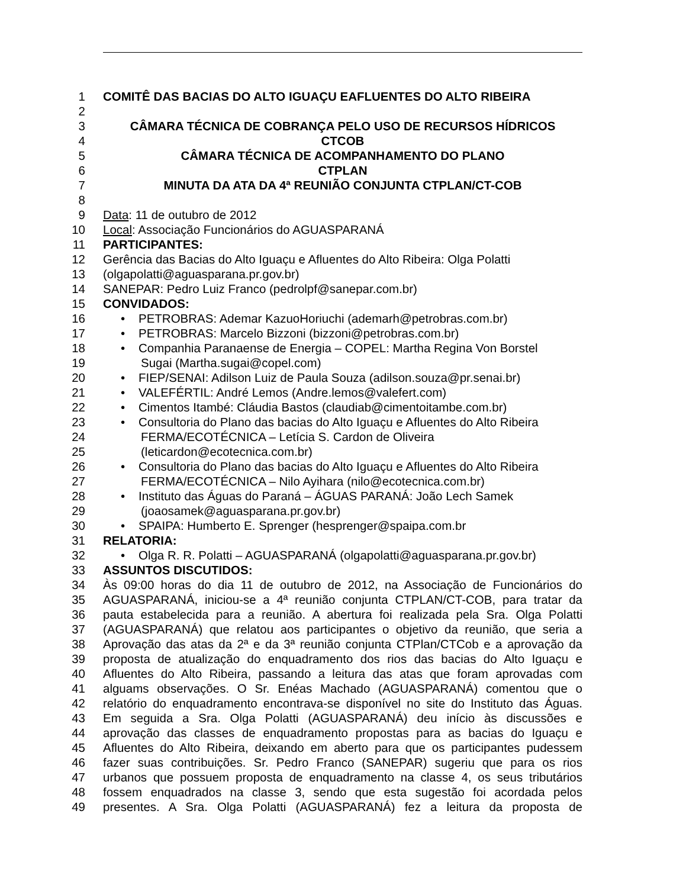1 COMITÊ DAS BACIAS DO ALTO IGUAÇU EAFLUENTES DO ALTO RIBEIRA
2
3 CÂMARA TÉCNICA DE COBRANÇA PELO USO DE RECURSOS HÍDRICOS
4 CTCOB
5 CÂMARA TÉCNICA DE ACOMPANHAMENTO DO PLANO
6 CTPLAN
7 MINUTA DA ATA DA 4ª REUNIÃO CONJUNTA CTPLAN/CT-COB
8
9 Data: 11 de outubro de 2012
10 Local: Associação Funcionários do AGUASPARANÁ
11 PARTICIPANTES:
12 Gerência das Bacias do Alto Iguaçu e Afluentes do Alto Ribeira: Olga Polatti
13 (olgapolatti@aguasparana.pr.gov.br)
14 SANEPAR: Pedro Luiz Franco (pedrolpf@sanepar.com.br)
15 CONVIDADOS:
16 • PETROBRAS: Ademar KazuoHoriuchi (ademarh@petrobras.com.br)
17 • PETROBRAS: Marcelo Bizzoni (bizzoni@petrobras.com.br)
18 • Companhia Paranaense de Energia – COPEL: Martha Regina Von Borstel
19 Sugai (Martha.sugai@copel.com)
20 • FIEP/SENAI: Adilson Luiz de Paula Souza (adilson.souza@pr.senai.br)
21 • VALEFÉRTIL: André Lemos (Andre.lemos@valefert.com)
22 • Cimentos Itambé: Cláudia Bastos (claudiab@cimentoitambe.com.br)
23 • Consultoria do Plano das bacias do Alto Iguaçu e Afluentes do Alto Ribeira
24 FERMA/ECOTÉCNICA – Letícia S. Cardon de Oliveira
25 (leticardon@ecotecnica.com.br)
26 • Consultoria do Plano das bacias do Alto Iguaçu e Afluentes do Alto Ribeira
27 FERMA/ECOTÉCNICA – Nilo Ayihara (nilo@ecotecnica.com.br)
28 • Instituto das Águas do Paraná – ÁGUAS PARANÁ: João Lech Samek
29 (joaosamek@aguasparana.pr.gov.br)
30 • SPAIPA: Humberto E. Sprenger (hesprenger@spaipa.com.br
31 RELATORIA:
32 • Olga R. R. Polatti – AGUASPARANÁ (olgapolatti@aguasparana.pr.gov.br)
33 ASSUNTOS DISCUTIDOS:
34 Às 09:00 horas do dia 11 de outubro de 2012, na Associação de Funcionários do
35 AGUASPARANÁ, iniciou-se a 4ª reunião conjunta CTPLAN/CT-COB, para tratar da
36 pauta estabelecida para a reunião. A abertura foi realizada pela Sra. Olga Polatti
37 (AGUASPARANÁ) que relatou aos participantes o objetivo da reunião, que seria a
38 Aprovação das atas da 2ª e da 3ª reunião conjunta CTPlan/CTCob e a aprovação da
39 proposta de atualização do enquadramento dos rios das bacias do Alto Iguaçu e
40 Afluentes do Alto Ribeira, passando a leitura das atas que foram aprovadas com
41 alguams observações. O Sr. Enéas Machado (AGUASPARANÁ) comentou que o
42 relatório do enquadramento encontrava-se disponível no site do Instituto das Águas.
43 Em seguida a Sra. Olga Polatti (AGUASPARANÁ) deu início às discussões e
44 aprovação das classes de enquadramento propostas para as bacias do Iguaçu e
45 Afluentes do Alto Ribeira, deixando em aberto para que os participantes pudessem
46 fazer suas contribuições. Sr. Pedro Franco (SANEPAR) sugeriu que para os rios
47 urbanos que possuem proposta de enquadramento na classe 4, os seus tributários
48 fossem enquadrados na classe 3, sendo que esta sugestão foi acordada pelos
49 presentes. A Sra. Olga Polatti (AGUASPARANÁ) fez a leitura da proposta de